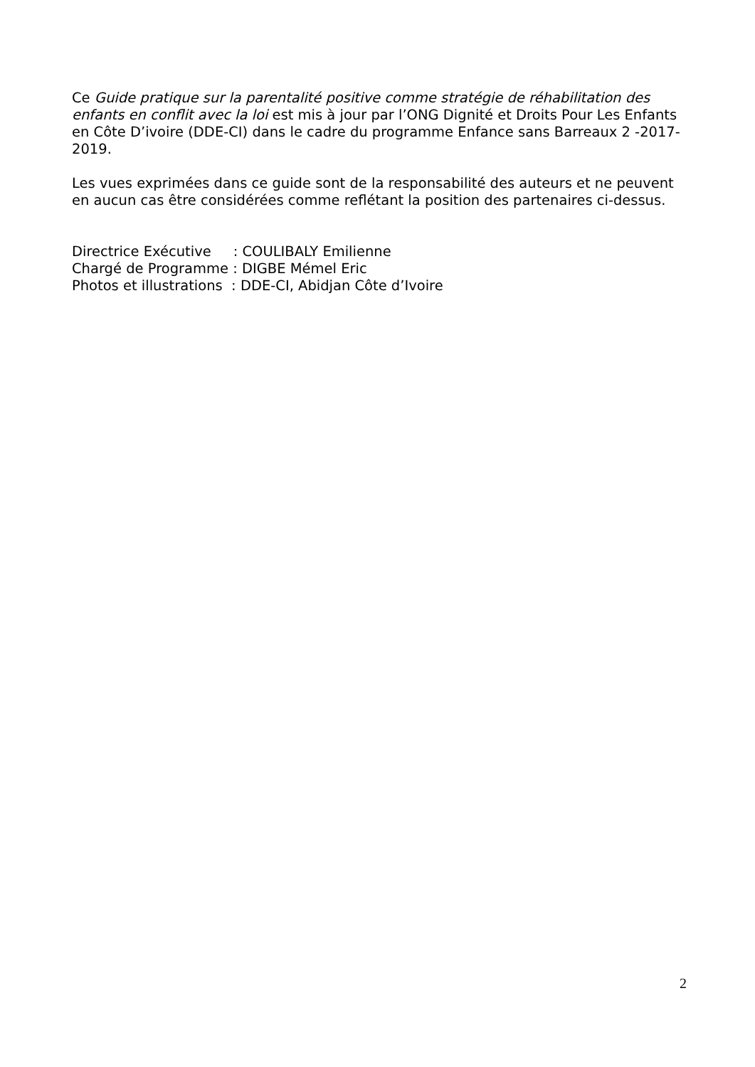Ce Guide pratique sur la parentalité positive comme stratégie de réhabilitation des enfants en conflit avec la loi est mis à jour par l’ONG Dignité et Droits Pour Les Enfants en Côte D’ivoire (DDE-CI) dans le cadre du programme Enfance sans Barreaux 2 -2017-2019.
Les vues exprimées dans ce guide sont de la responsabilité des auteurs et ne peuvent en aucun cas être considérées comme reflétant la position des partenaires ci-dessus.
Directrice Exécutive : COULIBALY Emilienne
Chargé de Programme : DIGBE Mémel Eric
Photos et illustrations : DDE-CI, Abidjan Côte d’Ivoire
2